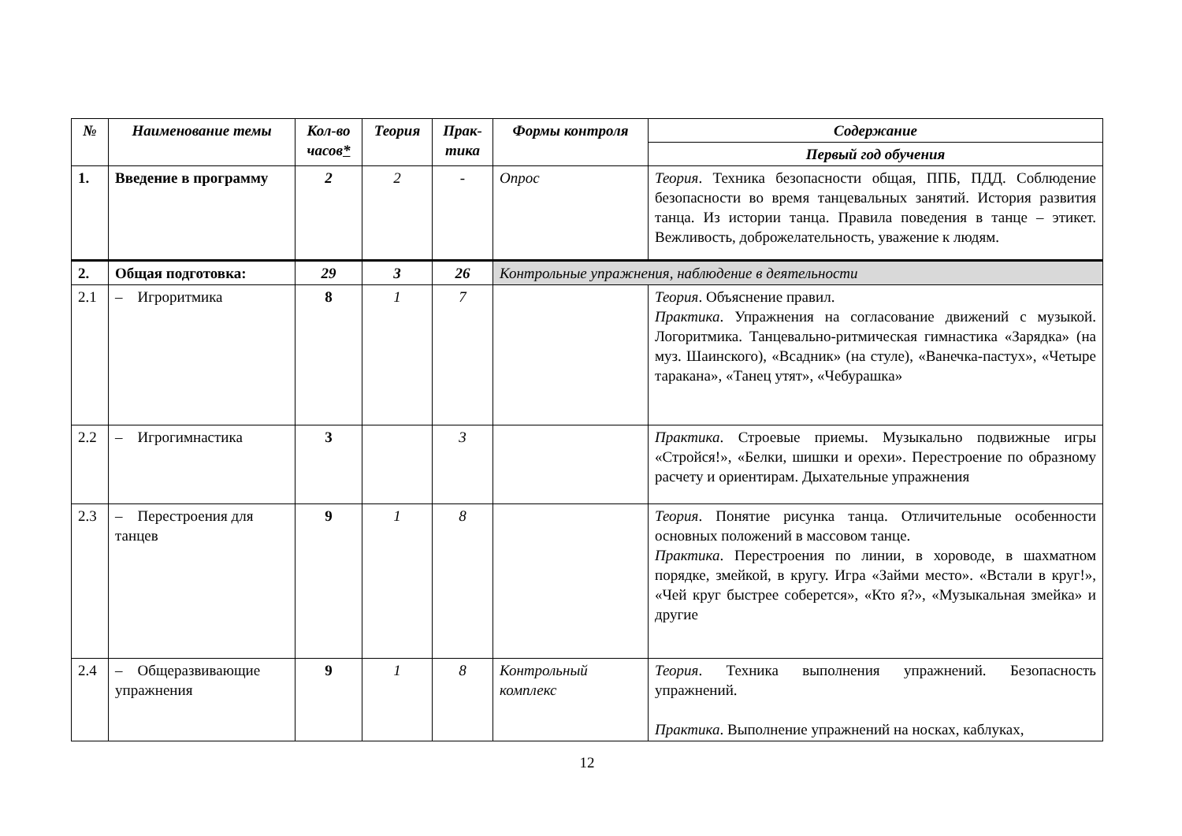| № | Наименование темы | Кол-во часов * | Теория | Прак-тика | Формы контроля | Содержание |
| --- | --- | --- | --- | --- | --- | --- |
| | | | | | | Первый год обучения |
| 1. | Введение в программу | 2 | 2 | - | Опрос | Теория . Техника безопасности общая, ППБ, ПДД. Соблюдение безопасности во время танцевальных занятий. История развития танца. Из истории танца. Правила поведения в танце – этикет. Вежливость, доброжелательность, уважение к людям. |
| 2. | Общая подготовка: | 29 | 3 | 26 | Контрольные упражнения, наблюдение в деятельности | |
| 2.1 | – Игроритмика | 8 | 1 | 7 | | Теория . Объяснение правил. Практика . Упражнения на согласование движений с музыкой. Логоритмика. Танцевально-ритмическая гимнастика «Зарядка» (на муз. Шаинского), «Всадник» (на стуле), «Ванечка-пастух», «Четыре таракана», «Танец утят», «Чебурашка» |
| 2.2 | – Игрогимнастика | 3 | | 3 | | Практика . Строевые приемы. Музыкально подвижные игры «Стройся!», «Белки, шишки и орехи». Перестроение по образному расчету и ориентирам. Дыхательные упражнения |
| 2.3 | – Перестроения для танцев | 9 | 1 | 8 | | Теория . Понятие рисунка танца. Отличительные особенности основных положений в массовом танце. Практика . Перестроения по линии, в хороводе, в шахматном порядке, змейкой, в кругу. Игра «Займи место». «Встали в круг!», «Чей круг быстрее соберется», «Кто я?», «Музыкальная змейка» и другие |
| 2.4 | – Общеразвивающие упражнения | 9 | 1 | 8 | Контрольный комплекс | Теория . Техника выполнения упражнений. Безопасность упражнений. Практика . Выполнение упражнений на носках, каблуках, |
12